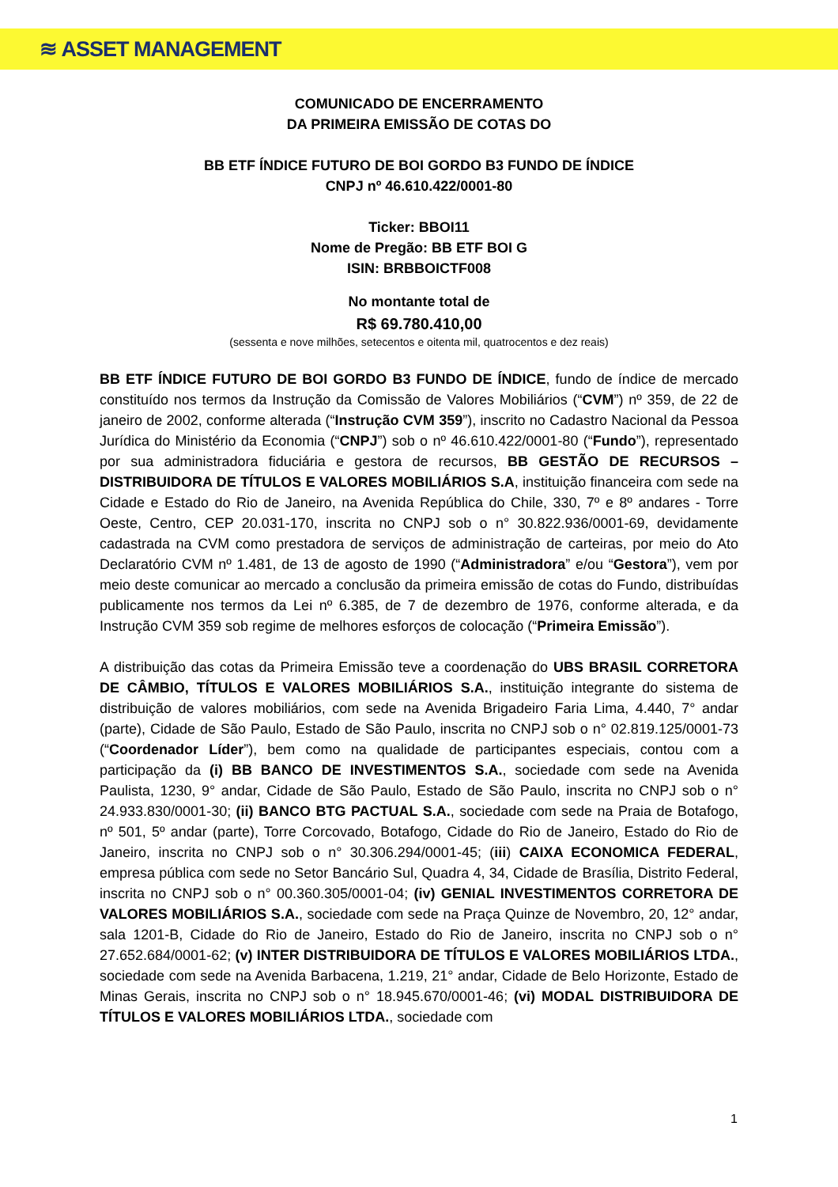≋ ASSET MANAGEMENT
COMUNICADO DE ENCERRAMENTO
DA PRIMEIRA EMISSÃO DE COTAS DO
BB ETF ÍNDICE FUTURO DE BOI GORDO B3 FUNDO DE ÍNDICE
CNPJ nº 46.610.422/0001-80
Ticker: BBOI11
Nome de Pregão: BB ETF BOI G
ISIN: BRBBOICTF008
No montante total de
R$ 69.780.410,00
(sessenta e nove milhões, setecentos e oitenta mil, quatrocentos e dez reais)
BB ETF ÍNDICE FUTURO DE BOI GORDO B3 FUNDO DE ÍNDICE, fundo de índice de mercado constituído nos termos da Instrução da Comissão de Valores Mobiliários (“CVM”) nº 359, de 22 de janeiro de 2002, conforme alterada (“Instrução CVM 359”), inscrito no Cadastro Nacional da Pessoa Jurídica do Ministério da Economia (“CNPJ”) sob o nº 46.610.422/0001-80 (“Fundo”), representado por sua administradora fiduciária e gestora de recursos, BB GESTÃO DE RECURSOS – DISTRIBUIDORA DE TÍTULOS E VALORES MOBILIÁRIOS S.A, instituição financeira com sede na Cidade e Estado do Rio de Janeiro, na Avenida República do Chile, 330, 7º e 8º andares - Torre Oeste, Centro, CEP 20.031-170, inscrita no CNPJ sob o n° 30.822.936/0001-69, devidamente cadastrada na CVM como prestadora de serviços de administração de carteiras, por meio do Ato Declaratório CVM nº 1.481, de 13 de agosto de 1990 (“Administradora” e/ou “Gestora”), vem por meio deste comunicar ao mercado a conclusão da primeira emissão de cotas do Fundo, distribuídas publicamente nos termos da Lei nº 6.385, de 7 de dezembro de 1976, conforme alterada, e da Instrução CVM 359 sob regime de melhores esforços de colocação (“Primeira Emissão”).
A distribuição das cotas da Primeira Emissão teve a coordenação do UBS BRASIL CORRETORA DE CÂMBIO, TÍTULOS E VALORES MOBILIÁRIOS S.A., instituição integrante do sistema de distribuição de valores mobiliários, com sede na Avenida Brigadeiro Faria Lima, 4.440, 7° andar (parte), Cidade de São Paulo, Estado de São Paulo, inscrita no CNPJ sob o n° 02.819.125/0001-73 (“Coordenador Líder”), bem como na qualidade de participantes especiais, contou com a participação da (i) BB BANCO DE INVESTIMENTOS S.A., sociedade com sede na Avenida Paulista, 1230, 9° andar, Cidade de São Paulo, Estado de São Paulo, inscrita no CNPJ sob o n° 24.933.830/0001-30; (ii) BANCO BTG PACTUAL S.A., sociedade com sede na Praia de Botafogo, nº 501, 5º andar (parte), Torre Corcovado, Botafogo, Cidade do Rio de Janeiro, Estado do Rio de Janeiro, inscrita no CNPJ sob o n° 30.306.294/0001-45; (iii) CAIXA ECONOMICA FEDERAL, empresa pública com sede no Setor Bancário Sul, Quadra 4, 34, Cidade de Brasília, Distrito Federal, inscrita no CNPJ sob o n° 00.360.305/0001-04; (iv) GENIAL INVESTIMENTOS CORRETORA DE VALORES MOBILIÁRIOS S.A., sociedade com sede na Praça Quinze de Novembro, 20, 12° andar, sala 1201-B, Cidade do Rio de Janeiro, Estado do Rio de Janeiro, inscrita no CNPJ sob o n° 27.652.684/0001-62; (v) INTER DISTRIBUIDORA DE TÍTULOS E VALORES MOBILIÁRIOS LTDA., sociedade com sede na Avenida Barbacena, 1.219, 21° andar, Cidade de Belo Horizonte, Estado de Minas Gerais, inscrita no CNPJ sob o n° 18.945.670/0001-46; (vi) MODAL DISTRIBUIDORA DE TÍTULOS E VALORES MOBILIÁRIOS LTDA., sociedade com
1